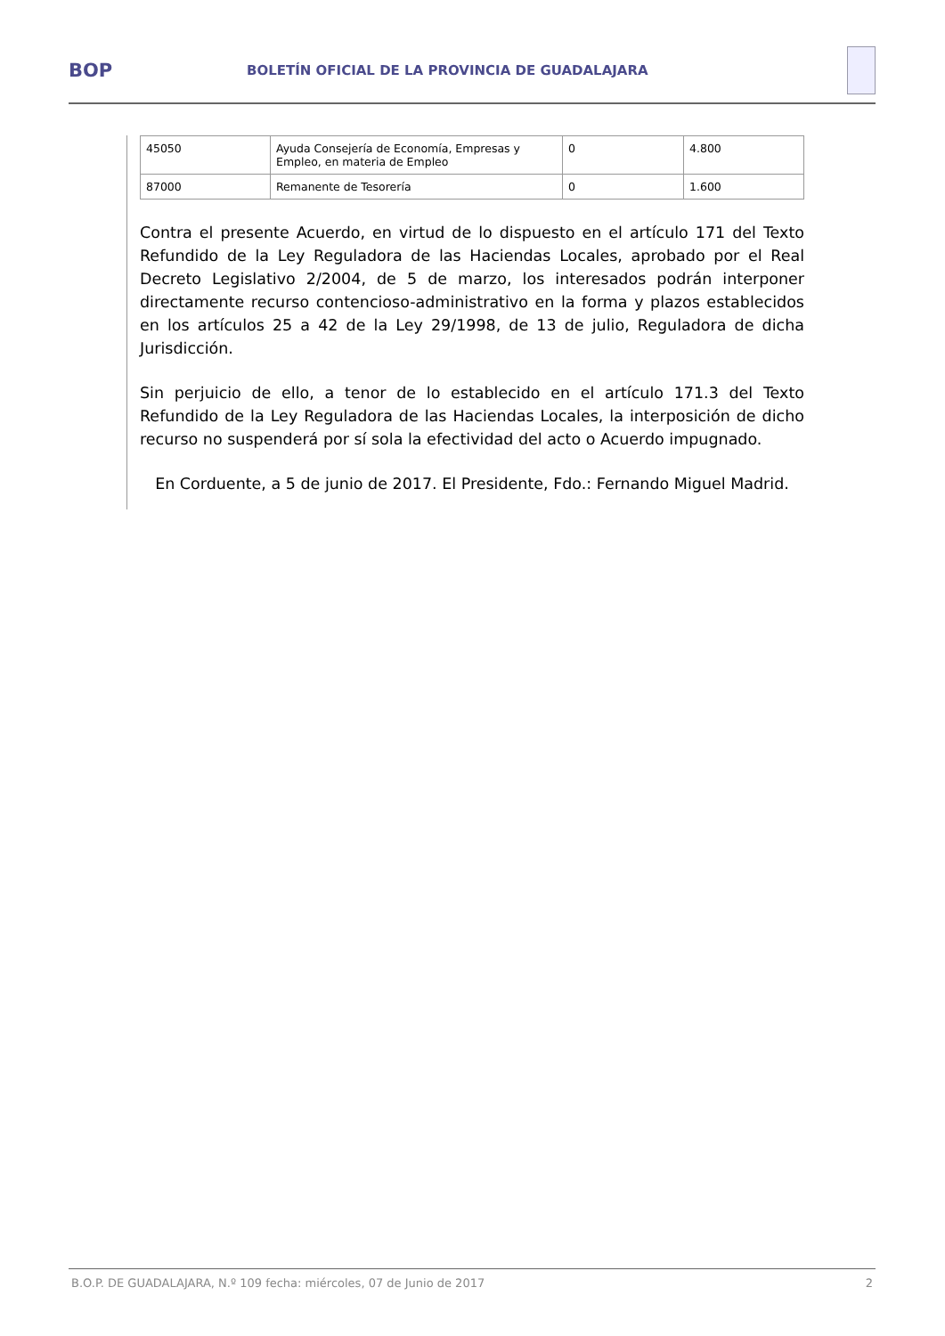BOP
BOLETÍN OFICIAL DE LA PROVINCIA DE GUADALAJARA
| 45050 | Ayuda Consejería de Economía, Empresas y Empleo, en materia de Empleo | 0 | 4.800 |
| 87000 | Remanente de Tesorería | 0 | 1.600 |
Contra el presente Acuerdo, en virtud de lo dispuesto en el artículo 171 del Texto Refundido de la Ley Reguladora de las Haciendas Locales, aprobado por el Real Decreto Legislativo 2/2004, de 5 de marzo, los interesados podrán interponer directamente recurso contencioso-administrativo en la forma y plazos establecidos en los artículos 25 a 42 de la Ley 29/1998, de 13 de julio, Reguladora de dicha Jurisdicción.
Sin perjuicio de ello, a tenor de lo establecido en el artículo 171.3 del Texto Refundido de la Ley Reguladora de las Haciendas Locales, la interposición de dicho recurso no suspenderá por sí sola la efectividad del acto o Acuerdo impugnado.
En Corduente, a 5 de junio de 2017. El Presidente, Fdo.: Fernando Miguel Madrid.
B.O.P. DE GUADALAJARA, N.º 109 fecha: miércoles, 07 de Junio de 2017 2